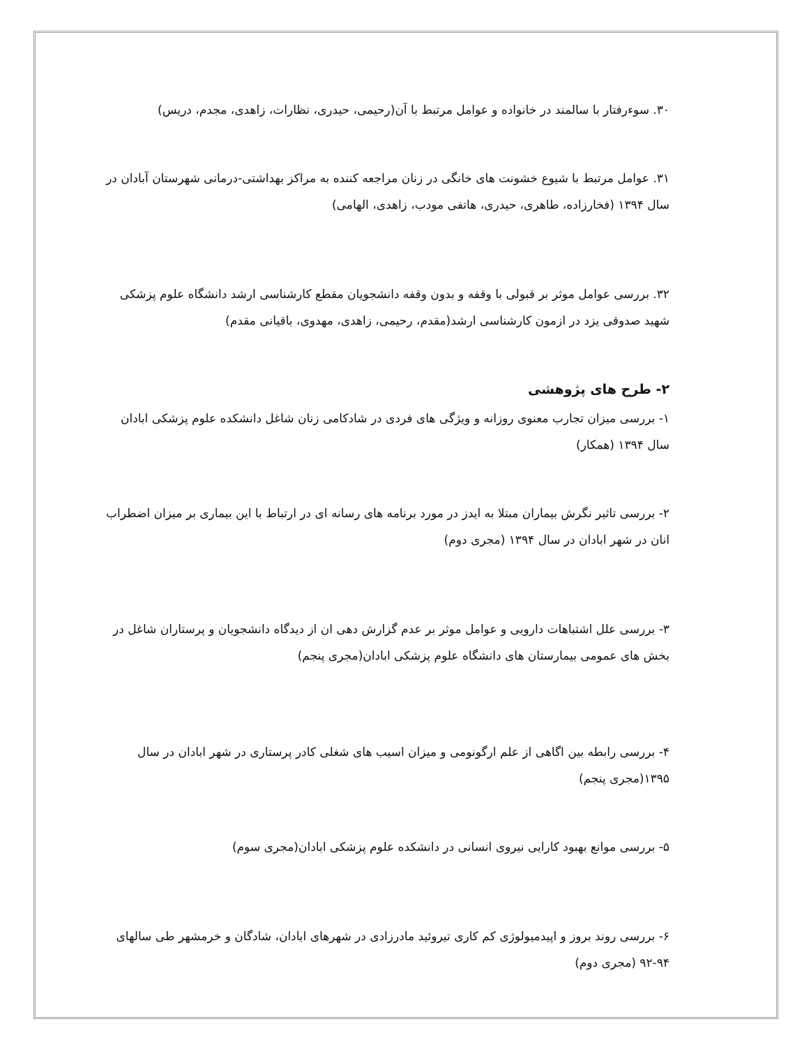۳۰. سوءرفتار با سالمند در خانواده و عوامل مرتبط با آن(رحیمی، حیدری، نظارات، زاهدی، مجدم، دریس)
۳۱. عوامل مرتبط با شیوع خشونت های خانگی در زنان مراجعه کننده به مراکز بهداشتی-درمانی شهرستان آبادان در سال ۱۳۹۴ (فخارزاده، طاهری، حیدری، هاتفی مودب، زاهدی، الهامی)
۳۲. بررسی عوامل موثر بر قبولی با وقفه و بدون وقفه دانشجویان مقطع کارشناسی ارشد دانشگاه علوم پزشکی شهید صدوقی یزد در ازمون کارشناسی ارشد(مقدم، رحیمی، زاهدی، مهدوی، باقیانی مقدم)
۲- طرح های پژوهشی
۱- بررسی میزان تجارب معنوی روزانه و ویژگی های فردی در شادکامی زنان شاغل دانشکده علوم پزشکی ابادان سال ۱۳۹۴ (همکار)
۲- بررسی تاثیر نگرش بیماران مبتلا به ایدز در مورد برنامه های رسانه ای در ارتباط با این بیماری بر میزان اضطراب انان در شهر ابادان در سال ۱۳۹۴ (مجری دوم)
۳- بررسی علل اشتباهات دارویی و عوامل موثر بر عدم گزارش دهی ان از دیدگاه دانشجویان و پرستاران شاغل در بخش های عمومی بیمارستان های دانشگاه علوم پزشکی ابادان(مجری پنجم)
۴- بررسی رابطه بین اگاهی از علم ارگونومی و میزان اسیب های شغلی کادر پرستاری در شهر ابادان در سال ۱۳۹۵(مجری پنجم)
۵- بررسی موانع بهبود کارایی نیروی انسانی در دانشکده علوم پزشکی ابادان(مجری سوم)
۶- بررسی روند بروز و اپیدمیولوژی کم کاری تیروئید مادرزادی در شهرهای ابادان، شادگان و خرمشهر طی سالهای ۹۴-۹۲ (مجری دوم)